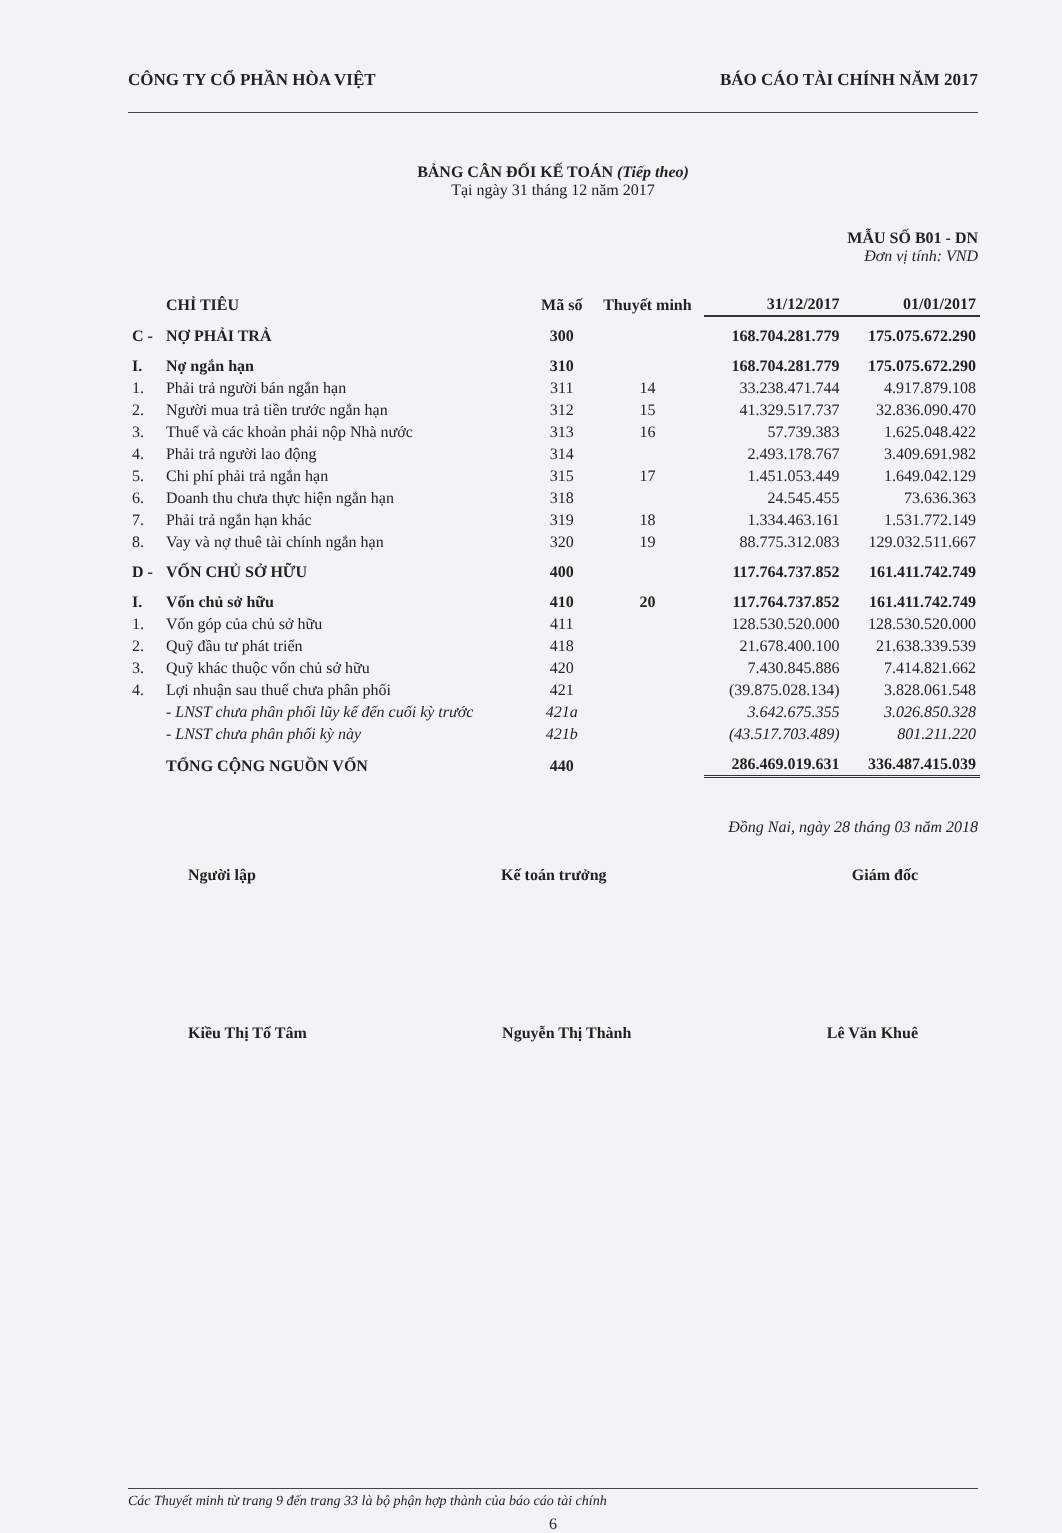CÔNG TY CỔ PHẦN HÒA VIỆT BÁO CÁO TÀI CHÍNH NĂM 2017
BẢNG CÂN ĐỐI KẾ TOÁN (Tiếp theo)
Tại ngày 31 tháng 12 năm 2017
MẪU SỐ B01 - DN
Đơn vị tính: VND
| | CHỈ TIÊU | Mã số | Thuyết minh | 31/12/2017 | 01/01/2017 |
| --- | --- | --- | --- | --- | --- |
| C - | NỢ PHẢI TRẢ | 300 | | 168.704.281.779 | 175.075.672.290 |
| I. | Nợ ngắn hạn | 310 | | 168.704.281.779 | 175.075.672.290 |
| 1. | Phải trả người bán ngắn hạn | 311 | 14 | 33.238.471.744 | 4.917.879.108 |
| 2. | Người mua trả tiền trước ngắn hạn | 312 | 15 | 41.329.517.737 | 32.836.090.470 |
| 3. | Thuế và các khoản phải nộp Nhà nước | 313 | 16 | 57.739.383 | 1.625.048.422 |
| 4. | Phải trả người lao động | 314 | | 2.493.178.767 | 3.409.691.982 |
| 5. | Chi phí phải trả ngắn hạn | 315 | 17 | 1.451.053.449 | 1.649.042.129 |
| 6. | Doanh thu chưa thực hiện ngắn hạn | 318 | | 24.545.455 | 73.636.363 |
| 7. | Phải trả ngắn hạn khác | 319 | 18 | 1.334.463.161 | 1.531.772.149 |
| 8. | Vay và nợ thuê tài chính ngắn hạn | 320 | 19 | 88.775.312.083 | 129.032.511.667 |
| D - | VỐN CHỦ SỞ HỮU | 400 | | 117.764.737.852 | 161.411.742.749 |
| I. | Vốn chủ sở hữu | 410 | 20 | 117.764.737.852 | 161.411.742.749 |
| 1. | Vốn góp của chủ sở hữu | 411 | | 128.530.520.000 | 128.530.520.000 |
| 2. | Quỹ đầu tư phát triển | 418 | | 21.678.400.100 | 21.638.339.539 |
| 3. | Quỹ khác thuộc vốn chủ sở hữu | 420 | | 7.430.845.886 | 7.414.821.662 |
| 4. | Lợi nhuận sau thuế chưa phân phối | 421 | | (39.875.028.134) | 3.828.061.548 |
| | - LNST chưa phân phối lũy kế đến cuối kỳ trước | 421a | | 3.642.675.355 | 3.026.850.328 |
| | - LNST chưa phân phối kỳ này | 421b | | (43.517.703.489) | 801.211.220 |
| | TỔNG CỘNG NGUỒN VỐN | 440 | | 286.469.019.631 | 336.487.415.039 |
Đồng Nai, ngày 28 tháng 03 năm 2018
Người lập Kế toán trưởng Giám đốc
Kiều Thị Tố Tâm Nguyễn Thị Thành Lê Văn Khuê
Các Thuyết minh từ trang 9 đến trang 33 là bộ phận hợp thành của báo cáo tài chính
6